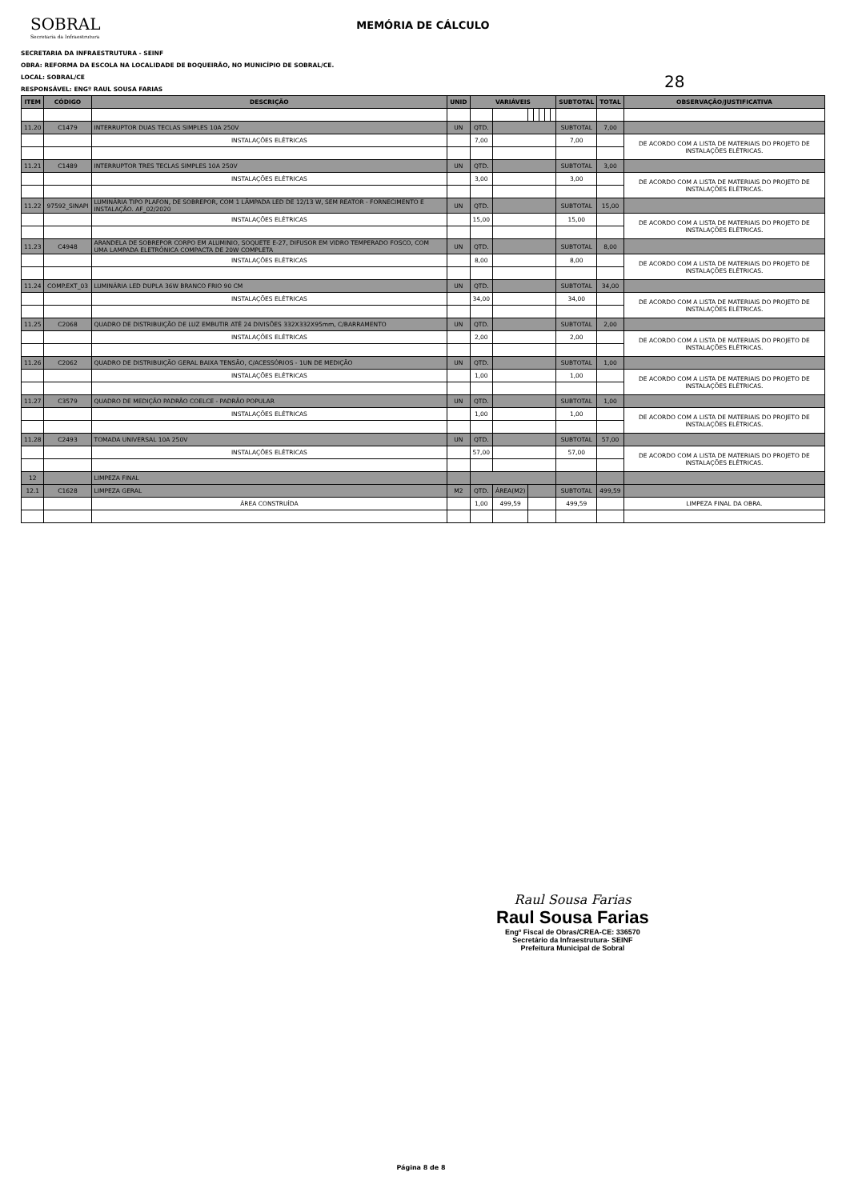SOBRAL
Secretaria da Infraestrutura
MEMÓRIA DE CÁLCULO
SECRETARIA DA INFRAESTRUTURA - SEINF
OBRA: REFORMA DA ESCOLA NA LOCALIDADE DE BOQUEIRÃO, NO MUNICÍPIO DE SOBRAL/CE.
LOCAL: SOBRAL/CE
RESPONSÁVEL: ENGº RAUL SOUSA FARIAS
28
| ITEM | CÓDIGO | DESCRIÇÃO | UNID | VARIÁVEIS | | | | | | | SUBTOTAL | TOTAL | OBSERVAÇÃO/JUSTIFICATIVA |
| --- | --- | --- | --- | --- | --- | --- | --- | --- | --- | --- | --- | --- | --- |
| 11.20 | C1479 | INTERRUPTOR DUAS TECLAS SIMPLES 10A 250V | UN | QTD. | | | | | | | SUBTOTAL | 7,00 | |
| | | INSTALAÇÕES ELÉTRICAS | | 7,00 | | | | | | | 7,00 | | DE ACORDO COM A LISTA DE MATERIAIS DO PROJETO DE INSTALAÇÕES ELÉTRICAS. |
| 11.21 | C1489 | INTERRUPTOR TRES TECLAS SIMPLES 10A 250V | UN | QTD. | | | | | | | SUBTOTAL | 3,00 | |
| | | INSTALAÇÕES ELÉTRICAS | | 3,00 | | | | | | | 3,00 | | DE ACORDO COM A LISTA DE MATERIAIS DO PROJETO DE INSTALAÇÕES ELÉTRICAS. |
| 11.22 | 97592_SINAPI | LUMINÁRIA TIPO PLAFON, DE SOBREPOR, COM 1 LÂMPADA LED DE 12/13 W, SEM REATOR - FORNECIMENTO E INSTALAÇÃO. AF_02/2020 | UN | QTD. | | | | | | | SUBTOTAL | 15,00 | |
| | | INSTALAÇÕES ELÉTRICAS | | 15,00 | | | | | | | 15,00 | | DE ACORDO COM A LISTA DE MATERIAIS DO PROJETO DE INSTALAÇÕES ELÉTRICAS. |
| 11.23 | C4948 | ARANDELA DE SOBREPOR CORPO EM ALUMINIO, SOQUETE E-27, DIFUSOR EM VIDRO TEMPERADO FOSCO, COM UMA LAMPADA ELETRÔNICA COMPACTA DE 20W COMPLETA | UN | QTD. | | | | | | | SUBTOTAL | 8,00 | |
| | | INSTALAÇÕES ELÉTRICAS | | 8,00 | | | | | | | 8,00 | | DE ACORDO COM A LISTA DE MATERIAIS DO PROJETO DE INSTALAÇÕES ELÉTRICAS. |
| 11.24 | COMP.EXT_03 | LUMINÁRIA LED DUPLA 36W BRANCO FRIO 90 CM | UN | QTD. | | | | | | | SUBTOTAL | 34,00 | |
| | | INSTALAÇÕES ELÉTRICAS | | 34,00 | | | | | | | 34,00 | | DE ACORDO COM A LISTA DE MATERIAIS DO PROJETO DE INSTALAÇÕES ELÉTRICAS. |
| 11.25 | C2068 | QUADRO DE DISTRIBUIÇÃO DE LUZ EMBUTIR ATÉ 24 DIVISÕES 332X332X95mm, C/BARRAMENTO | UN | QTD. | | | | | | | SUBTOTAL | 2,00 | |
| | | INSTALAÇÕES ELÉTRICAS | | 2,00 | | | | | | | 2,00 | | DE ACORDO COM A LISTA DE MATERIAIS DO PROJETO DE INSTALAÇÕES ELÉTRICAS. |
| 11.26 | C2062 | QUADRO DE DISTRIBUIÇÃO GERAL BAIXA TENSÃO, C/ACESSÓRIOS - 1UN DE MEDIÇÃO | UN | QTD. | | | | | | | SUBTOTAL | 1,00 | |
| | | INSTALAÇÕES ELÉTRICAS | | 1,00 | | | | | | | 1,00 | | DE ACORDO COM A LISTA DE MATERIAIS DO PROJETO DE INSTALAÇÕES ELÉTRICAS. |
| 11.27 | C3579 | QUADRO DE MEDIÇÃO PADRÃO COELCE - PADRÃO POPULAR | UN | QTD. | | | | | | | SUBTOTAL | 1,00 | |
| | | INSTALAÇÕES ELÉTRICAS | | 1,00 | | | | | | | 1,00 | | DE ACORDO COM A LISTA DE MATERIAIS DO PROJETO DE INSTALAÇÕES ELÉTRICAS. |
| 11.28 | C2493 | TOMADA UNIVERSAL 10A 250V | UN | QTD. | | | | | | | SUBTOTAL | 57,00 | |
| | | INSTALAÇÕES ELÉTRICAS | | 57,00 | | | | | | | 57,00 | | DE ACORDO COM A LISTA DE MATERIAIS DO PROJETO DE INSTALAÇÕES ELÉTRICAS. |
| 12 | | LIMPEZA FINAL | | | | | | | | | | | |
| 12.1 | C1628 | LIMPEZA GERAL | M2 | QTD. | ÁREA(M2) | | | | | | SUBTOTAL | 499,59 | |
| | | ÁREA CONSTRUÍDA | | 1,00 | 499,59 | | | | | | 499,59 | | LIMPEZA FINAL DA OBRA. |
Raul Sousa Farias
Raul Sousa Farias
Engº Fiscal de Obras/CREA-CE: 336570
Secretário da Infraestrutura- SEINF
Prefeitura Municipal de Sobral
Página 8 de 8